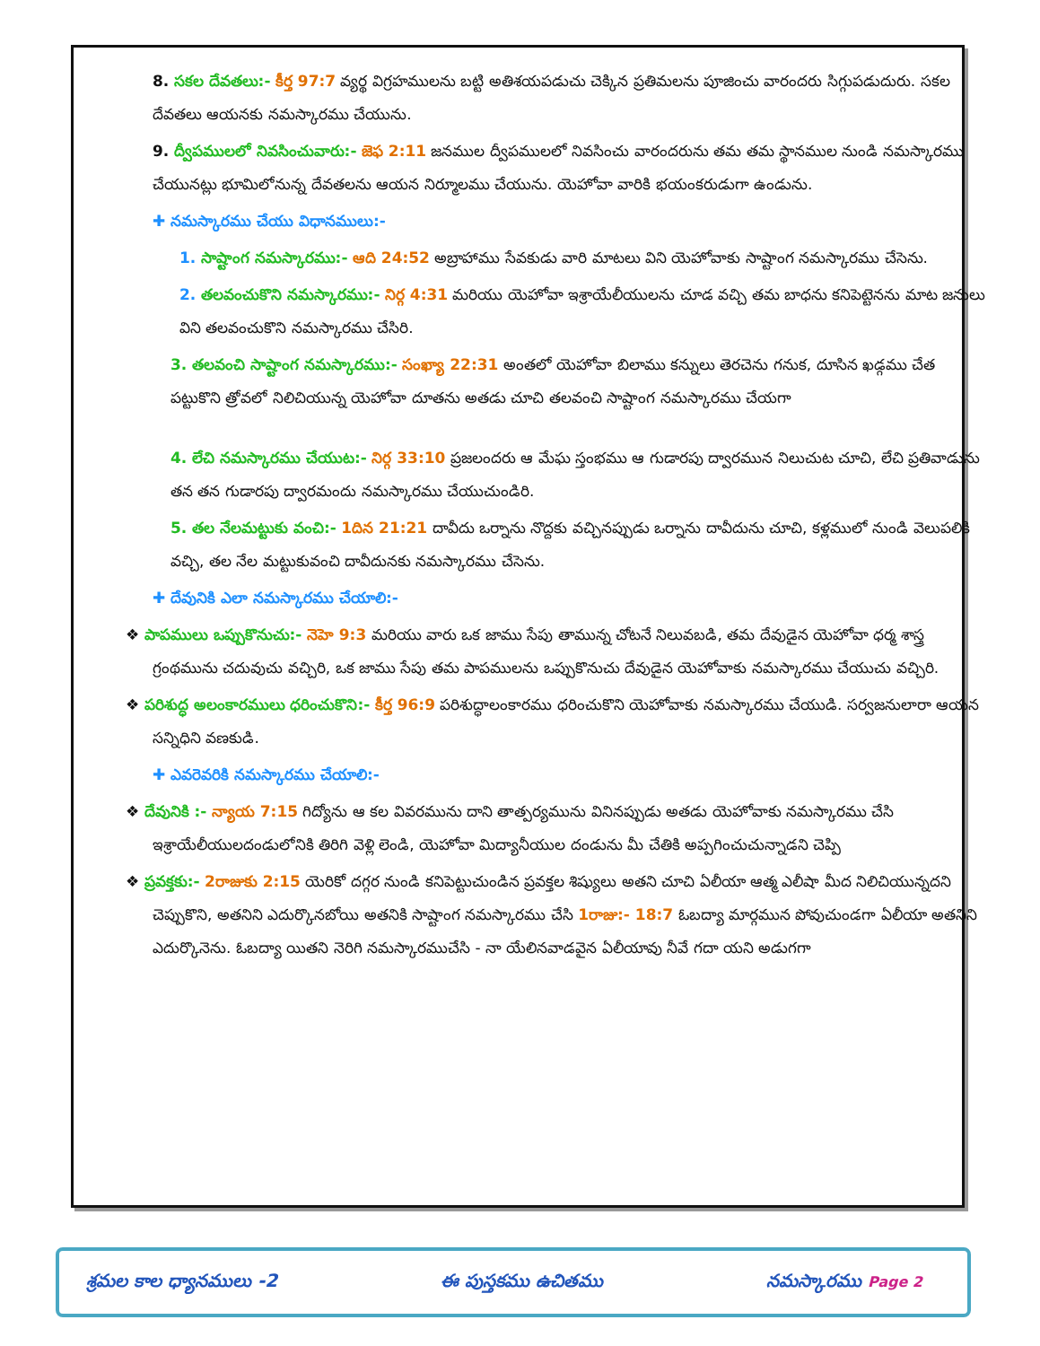8. సకల దేవతలు:- కీర్త 97:7 వ్యర్థ విగ్రహములను బట్టి అతిశయపడుచు చెక్కిన ప్రతిమలను పూజించు వారందరు సిగ్గుపడుదురు. సకల దేవతలు ఆయనకు నమస్కారము చేయును.
9. ద్వీపములలో నివసించువారు:- జెఫ 2:11 జనముల ద్వీపములలో నివసించు వారందరును తమ తమ స్థానముల నుండి నమస్కారము చేయునట్లు భూమిలోనున్న దేవతలను ఆయన నిర్మూలము చేయును. యెహోవా వారికి భయంకరుడుగా ఉండును.
✚ నమస్కారము చేయు విధానములు:-
1. సాష్టాంగ నమస్కారము:- ఆది 24:52 అబ్రాహాము సేవకుడు వారి మాటలు విని యెహోవాకు సాష్టాంగ నమస్కారము చేసెను.
2. తలవంచుకొని నమస్కారము:- నిర్గ 4:31 మరియు యెహోవా ఇశ్రాయేలీయులను చూడ వచ్చి తమ బాధను కనిపెట్టెనను మాట జనులు విని తలవంచుకొని నమస్కారము చేసిరి.
3. తలవంచి సాష్టాంగ నమస్కారము:- సంఖ్యా 22:31 అంతలో యెహోవా బిలాము కన్నులు తెరచెను గనుక, దూసిన ఖడ్గము చేత పట్టుకొని త్రోవలో నిలిచియున్న యెహోవా దూతను అతడు చూచి తలవంచి సాష్టాంగ నమస్కారము చేయగా
4. లేచి నమస్కారము చేయుట:- నిర్గ 33:10 ప్రజలందరు ఆ మేఘ స్తంభము ఆ గుడారపు ద్వారమున నిలుచుట చూచి, లేచి ప్రతివాడును తన తన గుడారపు ద్వారమందు నమస్కారము చేయుచుండిరి.
5. తల నేలమట్టుకు వంచి:- 1దిన 21:21 దావీదు ఒర్నాను నొద్దకు వచ్చినప్పుడు ఒర్నాను దావీదును చూచి, కళ్లములో నుండి వెలుపలికి వచ్చి, తల నేల మట్టుకువంచి దావీదునకు నమస్కారము చేసెను.
✚ దేవునికి ఎలా నమస్కారము చేయాలి:-
❖ పాపములు ఒప్పుకొనుచు:- నెహె 9:3 మరియు వారు ఒక జాము సేపు తామున్న చోటనే నిలువబడి, తమ దేవుడైన యెహోవా ధర్మ శాస్త్ర గ్రంథమును చదువుచు వచ్చిరి, ఒక జాము సేపు తమ పాపములను ఒప్పుకొనుచు దేవుడైన యెహోవాకు నమస్కారము చేయుచు వచ్చిరి.
❖ పరిశుద్ధ అలంకారములు ధరించుకొని:- కీర్త 96:9 పరిశుద్ధాలంకారము ధరించుకొని యెహోవాకు నమస్కారము చేయుడి. సర్వజనులారా ఆయన సన్నిధిని వణకుడి.
✚ ఎవరెవరికి నమస్కారము చేయాలి:-
❖ దేవునికి :- న్యాయ 7:15 గిద్యోను ఆ కల వివరమును దాని తాత్పర్యమును వినినప్పుడు అతడు యెహోవాకు నమస్కారము చేసి ఇశ్రాయేలీయులదండులోనికి తిరిగి వెళ్లి లెండి, యెహోవా మిద్యానీయుల దండును మీ చేతికి అప్పగించుచున్నాడని చెప్పి
❖ ప్రవక్తకు:- 2రాజుకు 2:15 యెరికో దగ్గర నుండి కనిపెట్టుచుండిన ప్రవక్తల శిష్యులు అతని చూచి ఏలీయా ఆత్మ ఎలీషా మీద నిలిచియున్నదని చెప్పుకొని, అతనిని ఎదుర్కొనబోయి అతనికి సాష్టాంగ నమస్కారము చేసి 1రాజు:- 18:7 ఓబద్యా మార్గమున పోవుచుండగా ఏలీయా అతనిని ఎదుర్కొనెను. ఓబద్యా యితని నెరిగి నమస్కారముచేసి - నా యేలినవాడవైన ఏలీయావు నీవే గదా యని అడుగగా
శ్రమల కాల ధ్యానములు -2 ఈ పుస్తకము ఉచితము నమస్కారము Page 2